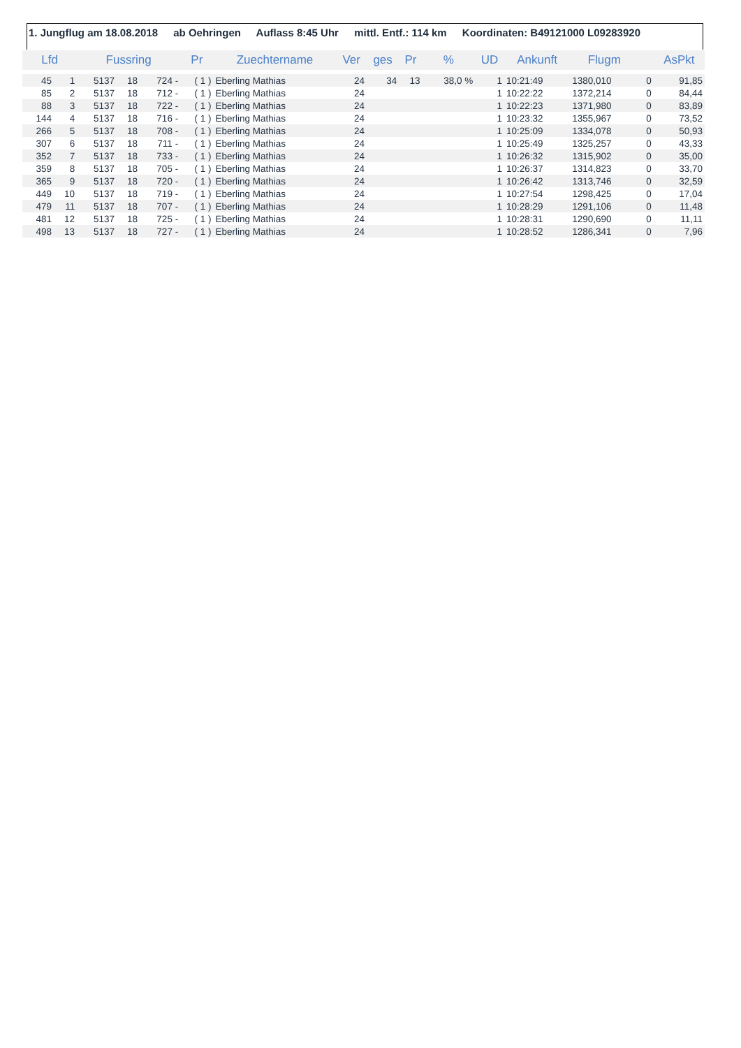1. Jungflug am 18.08.2018 ab Oehringen Auflass 8:45 Uhr mittl. Entf.: 114 km Koordinaten: B49121000 L09283920
| Lfd | | Fussring | | | Pr | Zuechtername | Ver | ges | Pr | % | UD | Ankunft | Flugm | | AsPkt |
| --- | --- | --- | --- | --- | --- | --- | --- | --- | --- | --- | --- | --- | --- | --- | --- |
| 45 | 1 | 5137 | 18 | 724 - | ( 1 ) | Eberling Mathias | 24 | 34 | 13 | 38,0 % | 1 | 10:21:49 | 1380,010 | 0 | 91,85 |
| 85 | 2 | 5137 | 18 | 712 - | ( 1 ) | Eberling Mathias | 24 | | | | 1 | 10:22:22 | 1372,214 | 0 | 84,44 |
| 88 | 3 | 5137 | 18 | 722 - | ( 1 ) | Eberling Mathias | 24 | | | | 1 | 10:22:23 | 1371,980 | 0 | 83,89 |
| 144 | 4 | 5137 | 18 | 716 - | ( 1 ) | Eberling Mathias | 24 | | | | 1 | 10:23:32 | 1355,967 | 0 | 73,52 |
| 266 | 5 | 5137 | 18 | 708 - | ( 1 ) | Eberling Mathias | 24 | | | | 1 | 10:25:09 | 1334,078 | 0 | 50,93 |
| 307 | 6 | 5137 | 18 | 711 - | ( 1 ) | Eberling Mathias | 24 | | | | 1 | 10:25:49 | 1325,257 | 0 | 43,33 |
| 352 | 7 | 5137 | 18 | 733 - | ( 1 ) | Eberling Mathias | 24 | | | | 1 | 10:26:32 | 1315,902 | 0 | 35,00 |
| 359 | 8 | 5137 | 18 | 705 - | ( 1 ) | Eberling Mathias | 24 | | | | 1 | 10:26:37 | 1314,823 | 0 | 33,70 |
| 365 | 9 | 5137 | 18 | 720 - | ( 1 ) | Eberling Mathias | 24 | | | | 1 | 10:26:42 | 1313,746 | 0 | 32,59 |
| 449 | 10 | 5137 | 18 | 719 - | ( 1 ) | Eberling Mathias | 24 | | | | 1 | 10:27:54 | 1298,425 | 0 | 17,04 |
| 479 | 11 | 5137 | 18 | 707 - | ( 1 ) | Eberling Mathias | 24 | | | | 1 | 10:28:29 | 1291,106 | 0 | 11,48 |
| 481 | 12 | 5137 | 18 | 725 - | ( 1 ) | Eberling Mathias | 24 | | | | 1 | 10:28:31 | 1290,690 | 0 | 11,11 |
| 498 | 13 | 5137 | 18 | 727 - | ( 1 ) | Eberling Mathias | 24 | | | | 1 | 10:28:52 | 1286,341 | 0 | 7,96 |